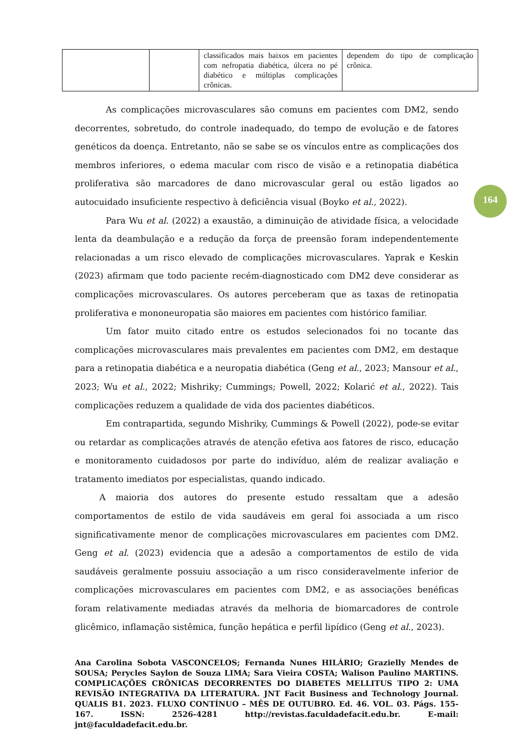| | | classificados mais baixos em pacientes com nefropatia diabética, úlcera no pé diabético e múltiplas complicações crônicas. | dependem do tipo de complicação crônica. |
164
As complicações microvasculares são comuns em pacientes com DM2, sendo decorrentes, sobretudo, do controle inadequado, do tempo de evolução e de fatores genéticos da doença. Entretanto, não se sabe se os vínculos entre as complicações dos membros inferiores, o edema macular com risco de visão e a retinopatia diabética proliferativa são marcadores de dano microvascular geral ou estão ligados ao autocuidado insuficiente respectivo à deficiência visual (Boyko et al., 2022).
Para Wu et al. (2022) a exaustão, a diminuição de atividade física, a velocidade lenta da deambulação e a redução da força de preensão foram independentemente relacionadas a um risco elevado de complicações microvasculares. Yaprak e Keskin (2023) afirmam que todo paciente recém-diagnosticado com DM2 deve considerar as complicações microvasculares. Os autores perceberam que as taxas de retinopatia proliferativa e mononeuropatia são maiores em pacientes com histórico familiar.
Um fator muito citado entre os estudos selecionados foi no tocante das complicações microvasculares mais prevalentes em pacientes com DM2, em destaque para a retinopatia diabética e a neuropatia diabética (Geng et al., 2023; Mansour et al., 2023; Wu et al., 2022; Mishriky; Cummings; Powell, 2022; Kolarić et al., 2022). Tais complicações reduzem a qualidade de vida dos pacientes diabéticos.
Em contrapartida, segundo Mishriky, Cummings & Powell (2022), pode-se evitar ou retardar as complicações através de atenção efetiva aos fatores de risco, educação e monitoramento cuidadosos por parte do indivíduo, além de realizar avaliação e tratamento imediatos por especialistas, quando indicado.
A maioria dos autores do presente estudo ressaltam que a adesão comportamentos de estilo de vida saudáveis em geral foi associada a um risco significativamente menor de complicações microvasculares em pacientes com DM2. Geng et al. (2023) evidencia que a adesão a comportamentos de estilo de vida saudáveis geralmente possuiu associação a um risco consideravelmente inferior de complicações microvasculares em pacientes com DM2, e as associações benéficas foram relativamente mediadas através da melhoria de biomarcadores de controle glicêmico, inflamação sistêmica, função hepática e perfil lipídico (Geng et al., 2023).
Ana Carolina Sobota VASCONCELOS; Fernanda Nunes HILÁRIO; Grazielly Mendes de SOUSA; Perycles Saylon de Souza LIMA; Sara Vieira COSTA; Walison Paulino MARTINS. COMPLICAÇÕES CRÔNICAS DECORRENTES DO DIABETES MELLITUS TIPO 2: UMA REVISÃO INTEGRATIVA DA LITERATURA. JNT Facit Business and Technology Journal. QUALIS B1. 2023. FLUXO CONTÍNUO – MÊS DE OUTUBRO. Ed. 46. VOL. 03. Págs. 155-167. ISSN: 2526-4281 http://revistas.faculdadefacit.edu.br. E-mail: jnt@faculdadefacit.edu.br.